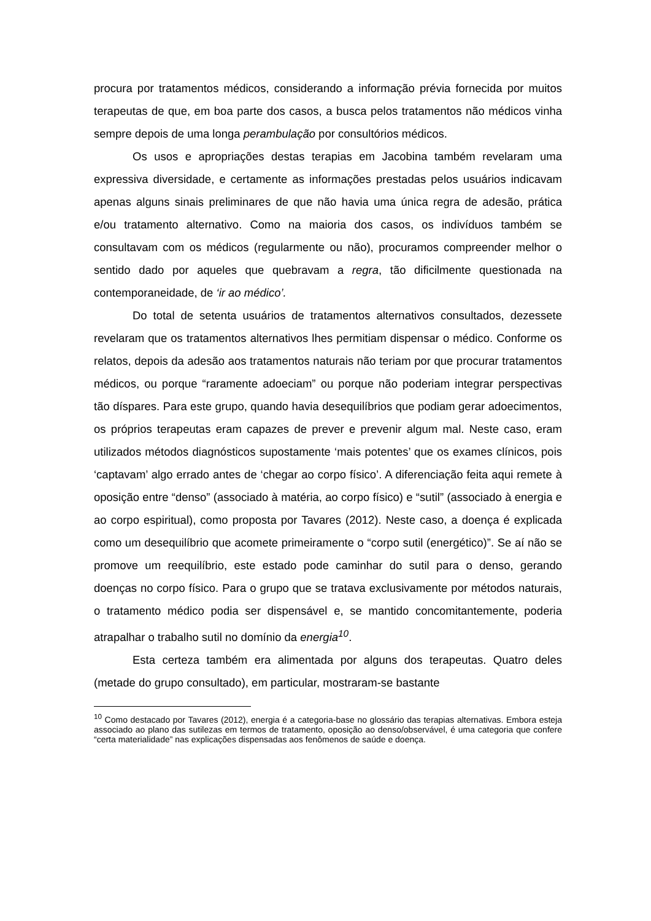procura por tratamentos médicos, considerando a informação prévia fornecida por muitos terapeutas de que, em boa parte dos casos, a busca pelos tratamentos não médicos vinha sempre depois de uma longa perambulação por consultórios médicos.
Os usos e apropriações destas terapias em Jacobina também revelaram uma expressiva diversidade, e certamente as informações prestadas pelos usuários indicavam apenas alguns sinais preliminares de que não havia uma única regra de adesão, prática e/ou tratamento alternativo. Como na maioria dos casos, os indivíduos também se consultavam com os médicos (regularmente ou não), procuramos compreender melhor o sentido dado por aqueles que quebravam a regra, tão dificilmente questionada na contemporaneidade, de ‘ir ao médico’.
Do total de setenta usuários de tratamentos alternativos consultados, dezessete revelaram que os tratamentos alternativos lhes permitiam dispensar o médico. Conforme os relatos, depois da adesão aos tratamentos naturais não teriam por que procurar tratamentos médicos, ou porque “raramente adoeciam” ou porque não poderiam integrar perspectivas tão díspares. Para este grupo, quando havia desequilíbrios que podiam gerar adoecimentos, os próprios terapeutas eram capazes de prever e prevenir algum mal. Neste caso, eram utilizados métodos diagnósticos supostamente ‘mais potentes’ que os exames clínicos, pois ‘captavam’ algo errado antes de ‘chegar ao corpo físico’. A diferenciação feita aqui remete à oposição entre “denso” (associado à matéria, ao corpo físico) e “sutil” (associado à energia e ao corpo espiritual), como proposta por Tavares (2012). Neste caso, a doença é explicada como um desequilíbrio que acomete primeiramente o “corpo sutil (energético)”. Se aí não se promove um reequilíbrio, este estado pode caminhar do sutil para o denso, gerando doenças no corpo físico. Para o grupo que se tratava exclusivamente por métodos naturais, o tratamento médico podia ser dispensável e, se mantido concomitantemente, poderia atrapalhar o trabalho sutil no domínio da energia<sup>10</sup>.
Esta certeza também era alimentada por alguns dos terapeutas. Quatro deles (metade do grupo consultado), em particular, mostraram-se bastante
<sup>10</sup> Como destacado por Tavares (2012), energia é a categoria-base no glossário das terapias alternativas. Embora esteja associado ao plano das sutilezas em termos de tratamento, oposição ao denso/observável, é uma categoria que confere “certa materialidade” nas explicações dispensadas aos fenômenos de saúde e doença.